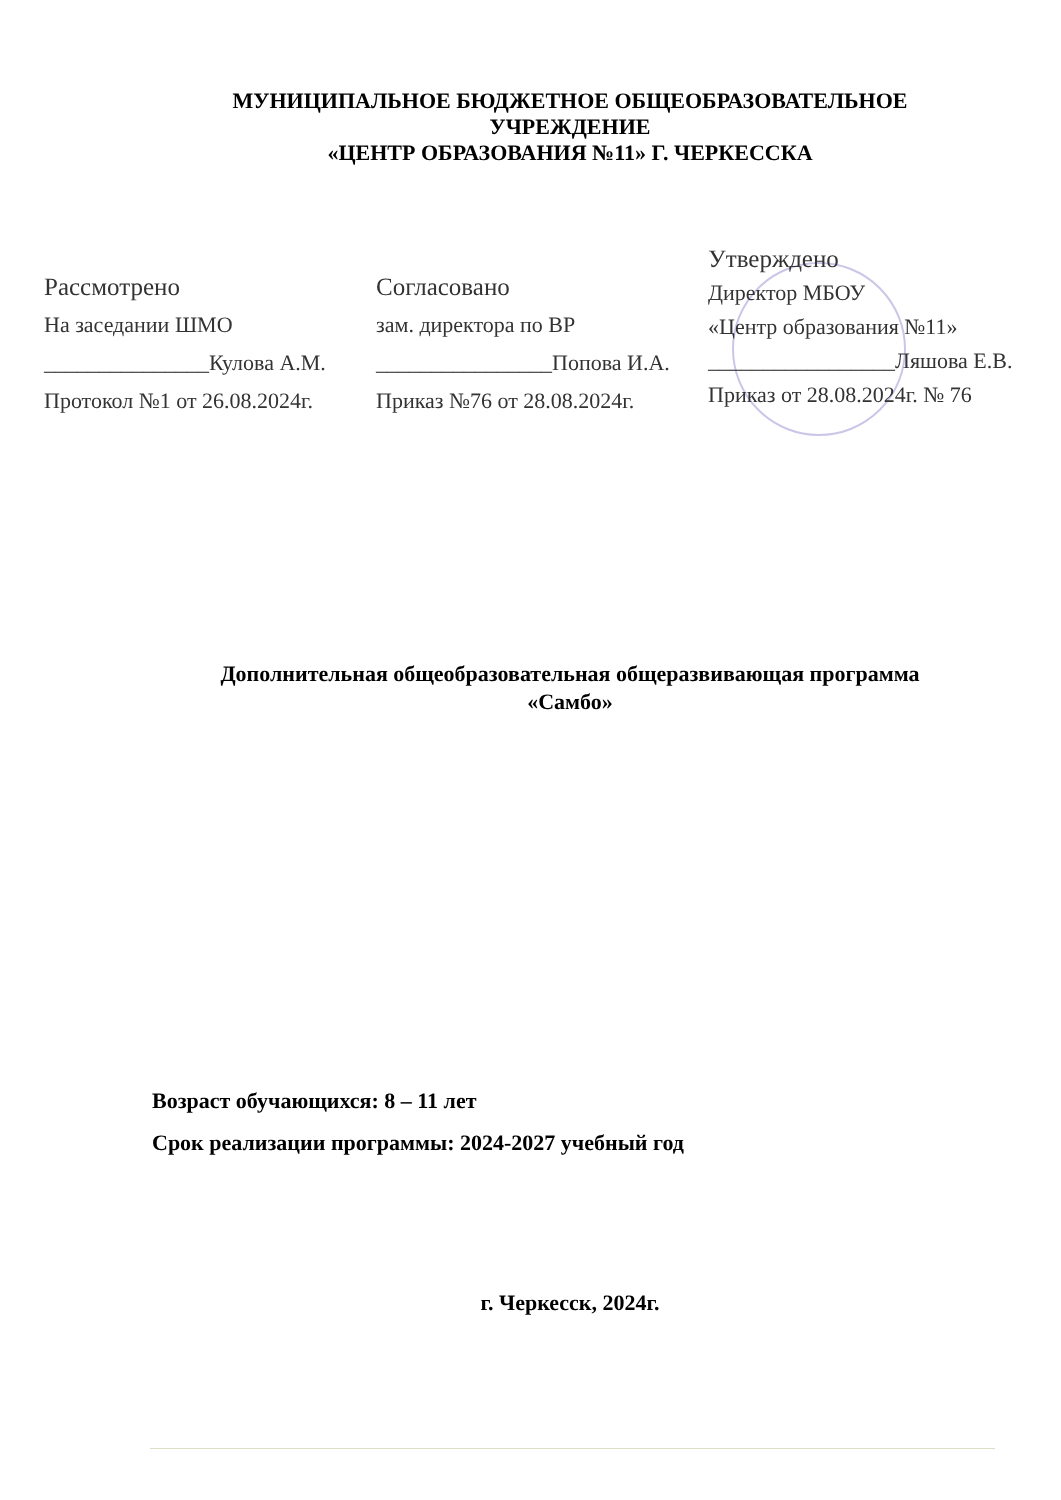МУНИЦИПАЛЬНОЕ БЮДЖЕТНОЕ ОБЩЕОБРАЗОВАТЕЛЬНОЕ УЧРЕЖДЕНИЕ
«ЦЕНТР ОБРАЗОВАНИЯ №11» Г. ЧЕРКЕССКА
Рассмотрено
На заседании ШМО
_______________Кулова А.М.
Протокол №1 от 26.08.2024г.
Согласовано
зам. директора по ВР
________________Попова И.А.
Приказ №76 от 28.08.2024г.
Утверждено
Директор МБОУ
«Центр образования №11»
_________________Ляшова Е.В.
Приказ от 28.08.2024г. № 76
Дополнительная общеобразовательная общеразвивающая программа
«Самбо»
Возраст обучающихся: 8 – 11 лет
Срок реализации программы: 2024-2027 учебный год
г. Черкесск, 2024г.